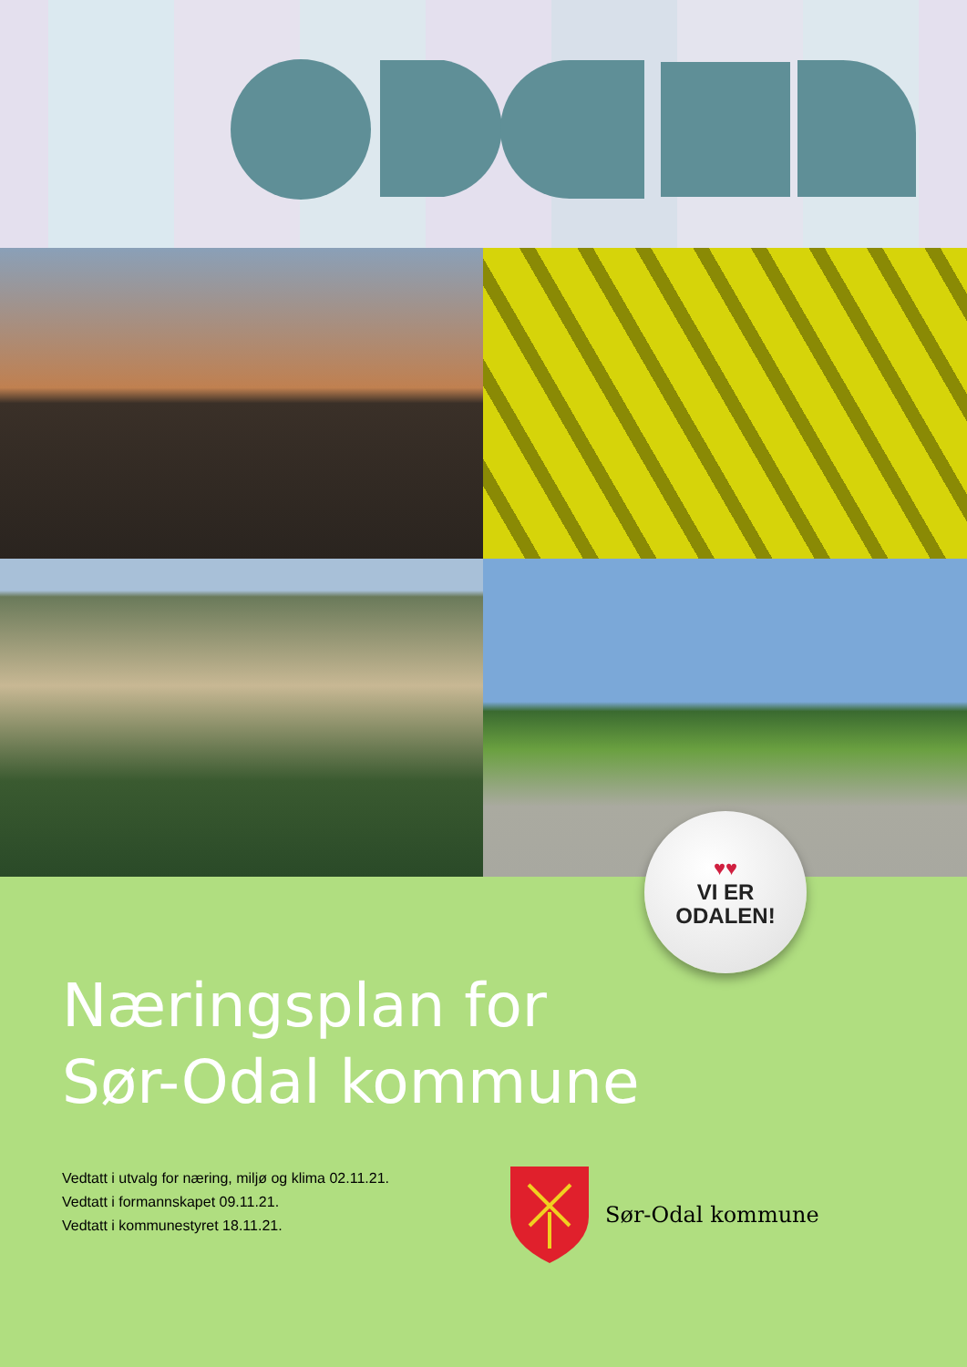♥♥
VI ER
ODALEN!
Næringsplan for
Sør-Odal kommune
Vedtatt i utvalg for næring, miljø og klima 02.11.21.
Vedtatt i formannskapet 09.11.21.
Vedtatt i kommunestyret 18.11.21.
Sør-Odal kommune